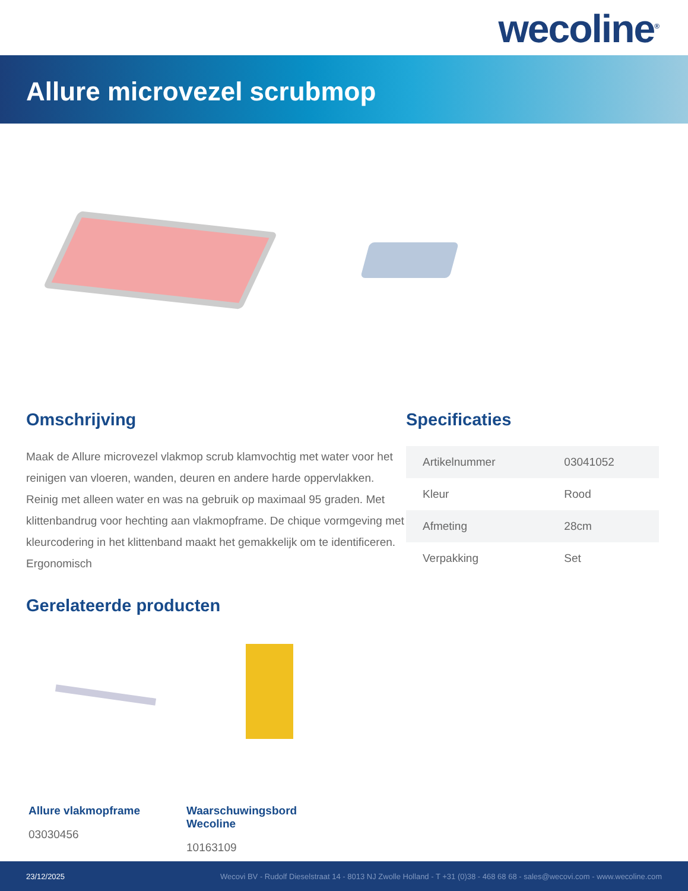wecoline<sup>®</sup>
Allure microvezel scrubmop
Omschrijving
Maak de Allure microvezel vlakmop scrub klamvochtig met water voor het reinigen van vloeren, wanden, deuren en andere harde oppervlakken. Reinig met alleen water en was na gebruik op maximaal 95 graden. Met klittenbandrug voor hechting aan vlakmopframe. De chique vormgeving met kleurcodering in het klittenband maakt het gemakkelijk om te identificeren. Ergonomisch
Gerelateerde producten
Specificaties
| Artikelnummer | 03041052 |
| Kleur | Rood |
| Afmeting | 28cm |
| Verpakking | Set |
Allure vlakmopframe
03030456
Waarschuwingsbord Wecoline
10163109
23/12/2025 Wecovi BV - Rudolf Dieselstraat 14 - 8013 NJ Zwolle Holland - T +31 (0)38 - 468 68 68 - sales@wecovi.com - www.wecoline.com